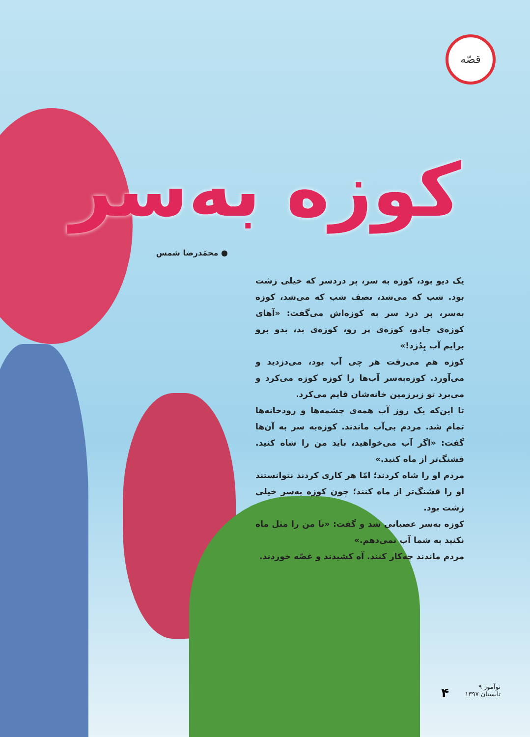قصّه
کوزه به‌سر
● محمّدرضا شمس
یک دیو بود، کوزه به سر، پر دردسر که خیلی زشت بود. شب که می‌شد، نصف شب که می‌شد، کوزه به‌سر، پر درد سر به کوزه‌اش می‌گفت: «آهای کوزه‌ی جادو، کوزه‌ی پر رو، کوزه‌ی بد، بدو برو برایم آب بِدُزد!»
کوزه هم می‌رفت هر چی آب بود، می‌دزدید و می‌آورد. کوزه‌به‌سر آب‌ها را کوزه کوزه می‌کرد و می‌برد تو زیرزمین خانه‌شان قایم می‌کرد.
تا این‌که یک روز آب همه‌ی چشمه‌ها و رودخانه‌ها تمام شد. مردم بی‌آب ماندند. کوزه‌به سر به آن‌ها گفت: «اگر آب می‌خواهید، باید من را شاه کنید. قشنگ‌تر از ماه کنید.»
مردم او را شاه کردند؛ امّا هر کاری کردند نتوانستند او را قشنگ‌تر از ماه کنند؛ چون کوزه به‌سر خیلی زشت بود.
کوزه به‌سر عصبانی شد و گفت: «تا من را مثل ماه نکنید به شما آب نمی‌دهم.»
مردم ماندند چه‌کار کنند. آه کشیدند و غصّه خوردند.
۴
نوآموز ۹
تابستان ۱۳۹۷